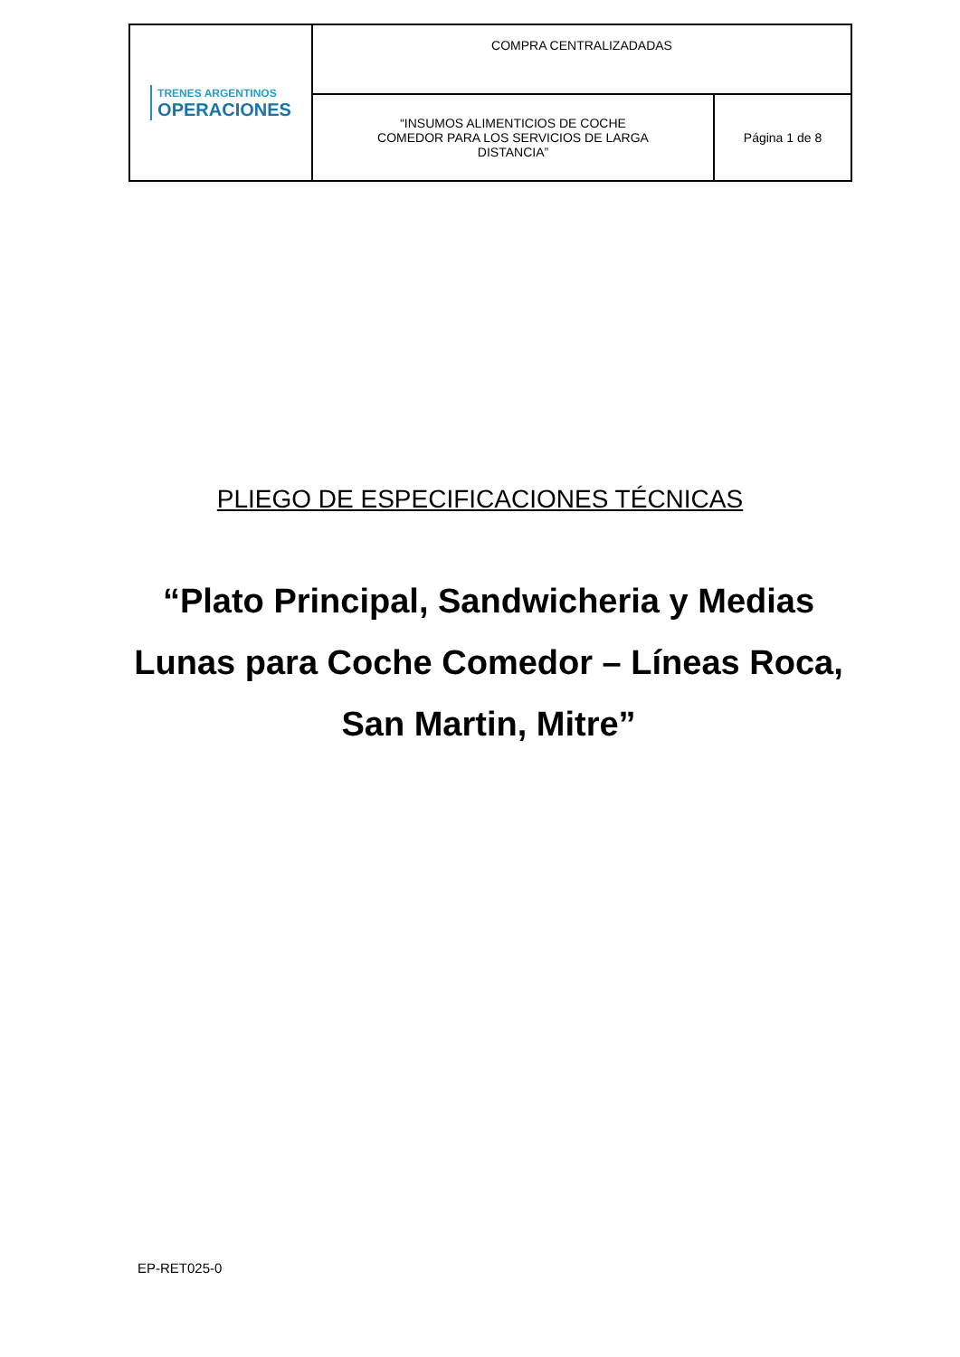| TRENES ARGENTINOS OPERACIONES | COMPRA CENTRALIZADADAS | |
| | “INSUMOS ALIMENTICIOS DE COCHE COMEDOR PARA LOS SERVICIOS DE LARGA DISTANCIA” | Página 1 de 8 |
PLIEGO DE ESPECIFICACIONES TÉCNICAS
“Plato Principal, Sandwicheria y Medias Lunas para Coche Comedor – Líneas Roca, San Martin, Mitre”
EP-RET025-0